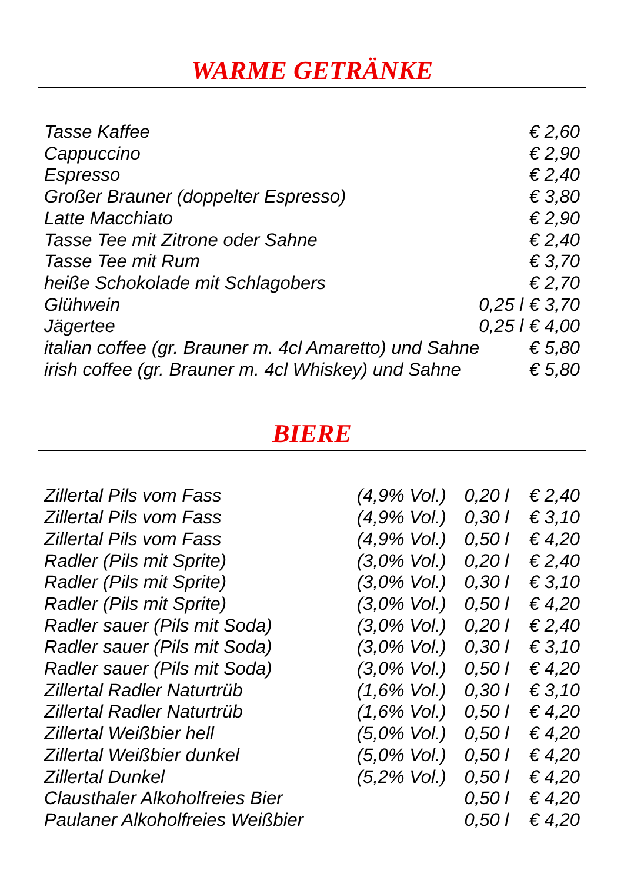WARME GETRÄNKE
| Tasse Kaffee | | € 2,60 |
| Cappuccino | | € 2,90 |
| Espresso | | € 2,40 |
| Großer Brauner (doppelter Espresso) | | € 3,80 |
| Latte Macchiato | | € 2,90 |
| Tasse Tee mit Zitrone oder Sahne | | € 2,40 |
| Tasse Tee mit Rum | | € 3,70 |
| heiße Schokolade mit Schlagobers | | € 2,70 |
| Glühwein | 0,25 l | € 3,70 |
| Jägertee | 0,25 l | € 4,00 |
| italian coffee (gr. Brauner m. 4cl Amaretto) und Sahne | | € 5,80 |
| irish coffee (gr. Brauner m. 4cl Whiskey) und Sahne | | € 5,80 |
BIERE
| Zillertal Pils vom Fass | (4,9% Vol.) | 0,20 l | € 2,40 |
| Zillertal Pils vom Fass | (4,9% Vol.) | 0,30 l | € 3,10 |
| Zillertal Pils vom Fass | (4,9% Vol.) | 0,50 l | € 4,20 |
| Radler (Pils mit Sprite) | (3,0% Vol.) | 0,20 l | € 2,40 |
| Radler (Pils mit Sprite) | (3,0% Vol.) | 0,30 l | € 3,10 |
| Radler (Pils mit Sprite) | (3,0% Vol.) | 0,50 l | € 4,20 |
| Radler sauer (Pils mit Soda) | (3,0% Vol.) | 0,20 l | € 2,40 |
| Radler sauer (Pils mit Soda) | (3,0% Vol.) | 0,30 l | € 3,10 |
| Radler sauer (Pils mit Soda) | (3,0% Vol.) | 0,50 l | € 4,20 |
| Zillertal Radler Naturtrüb | (1,6% Vol.) | 0,30 l | € 3,10 |
| Zillertal Radler Naturtrüb | (1,6% Vol.) | 0,50 l | € 4,20 |
| Zillertal Weißbier hell | (5,0% Vol.) | 0,50 l | € 4,20 |
| Zillertal Weißbier dunkel | (5,0% Vol.) | 0,50 l | € 4,20 |
| Zillertal Dunkel | (5,2% Vol.) | 0,50 l | € 4,20 |
| Clausthaler Alkoholfreies Bier | | 0,50 l | € 4,20 |
| Paulaner Alkoholfreies Weißbier | | 0,50 l | € 4,20 |